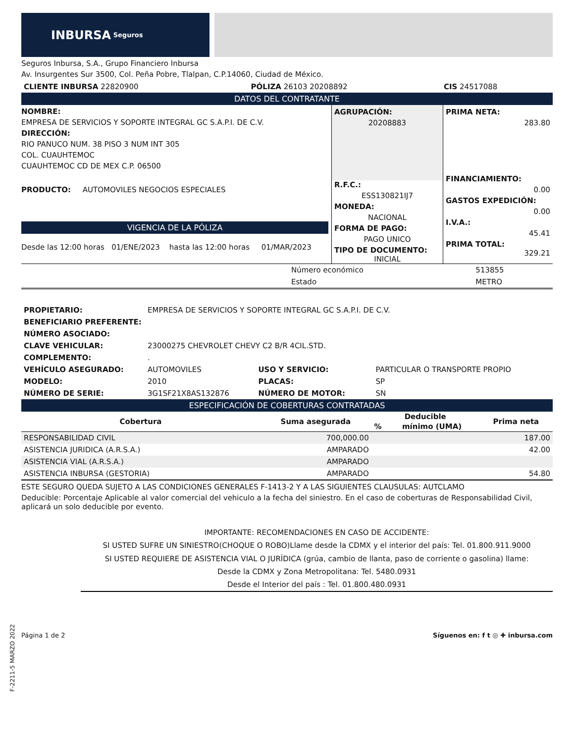INBURSA Seguros
Seguros Inbursa, S.A., Grupo Financiero Inbursa
Av. Insurgentes Sur 3500, Col. Peña Pobre, Tlalpan, C.P.14060, Ciudad de México.
| CLIENTE INBURSA 22820900 | PÓLIZA 26103 20208892 | CIS 24517088 |
DATOS DEL CONTRATANTE
NOMBRE:
EMPRESA DE SERVICIOS Y SOPORTE INTEGRAL GC S.A.P.I. DE C.V.
DIRECCIÓN:
RIO PANUCO NUM. 38 PISO 3 NUM INT 305
COL. CUAUHTEMOC
CUAUHTEMOC CD DE MEX C.P. 06500
PRODUCTO: AUTOMOVILES NEGOCIOS ESPECIALES
VIGENCIA DE LA PÓLIZA
Desde las 12:00 horas 01/ENE/2023 hasta las 12:00 horas 01/MAR/2023
AGRUPACIÓN:
20208883
R.F.C.:
ESS130821IJ7
MONEDA:
NACIONAL
FORMA DE PAGO:
PAGO UNICO
TIPO DE DOCUMENTO:
INICIAL
PRIMA NETA:
283.80
FINANCIAMIENTO:
0.00
GASTOS EXPEDICIÓN:
0.00
I.V.A.:
45.41
PRIMA TOTAL:
329.21
| | Número económico | 513855 |
| | Estado | METRO |
| PROPIETARIO: | EMPRESA DE SERVICIOS Y SOPORTE INTEGRAL GC S.A.P.I. DE C.V. | | |
| BENEFICIARIO PREFERENTE: | | | |
| NÚMERO ASOCIADO: | | | |
| CLAVE VEHICULAR: | 23000275 CHEVROLET CHEVY C2 B/R 4CIL.STD. | | |
| COMPLEMENTO: | . | | |
| VEHÍCULO ASEGURADO: | AUTOMOVILES | USO Y SERVICIO: | PARTICULAR O TRANSPORTE PROPIO |
| MODELO: | 2010 | PLACAS: | SP |
| NÚMERO DE SERIE: | 3G1SF21X8AS132876 | NÚMERO DE MOTOR: | SN |
ESPECIFICACIÓN DE COBERTURAS CONTRATADAS
| Cobertura | Suma asegurada | Deducible | | Prima neta |
| --- | --- | --- | --- | --- |
| | | % | mínimo (UMA) | |
| RESPONSABILIDAD CIVIL | 700,000.00 | | | 187.00 |
| ASISTENCIA JURIDICA (A.R.S.A.) | AMPARADO | | | 42.00 |
| ASISTENCIA VIAL (A.R.S.A.) | AMPARADO | | | |
| ASISTENCIA INBURSA (GESTORIA) | AMPARADO | | | 54.80 |
ESTE SEGURO QUEDA SUJETO A LAS CONDICIONES GENERALES F-1413-2 Y A LAS SIGUIENTES CLAUSULAS: AUTCLAMO
Deducible: Porcentaje Aplicable al valor comercial del vehiculo a la fecha del siniestro. En el caso de coberturas de Responsabilidad Civil, aplicará un solo deducible por evento.
IMPORTANTE: RECOMENDACIONES EN CASO DE ACCIDENTE:
SI USTED SUFRE UN SINIESTRO(CHOQUE O ROBO)Llame desde la CDMX y el interior del país: Tel. 01.800.911.9000
SI USTED REQUIERE DE ASISTENCIA VIAL O JURÍDICA (grúa, cambio de llanta, paso de corriente o gasolina) llame:
Desde la CDMX y Zona Metropolitana: Tel. 5480.0931
Desde el Interior del país : Tel. 01.800.480.0931
Página 1 de 2 Síguenos en: f t ◎ ✚ inbursa.com
F-2211-5 MARZO 2022